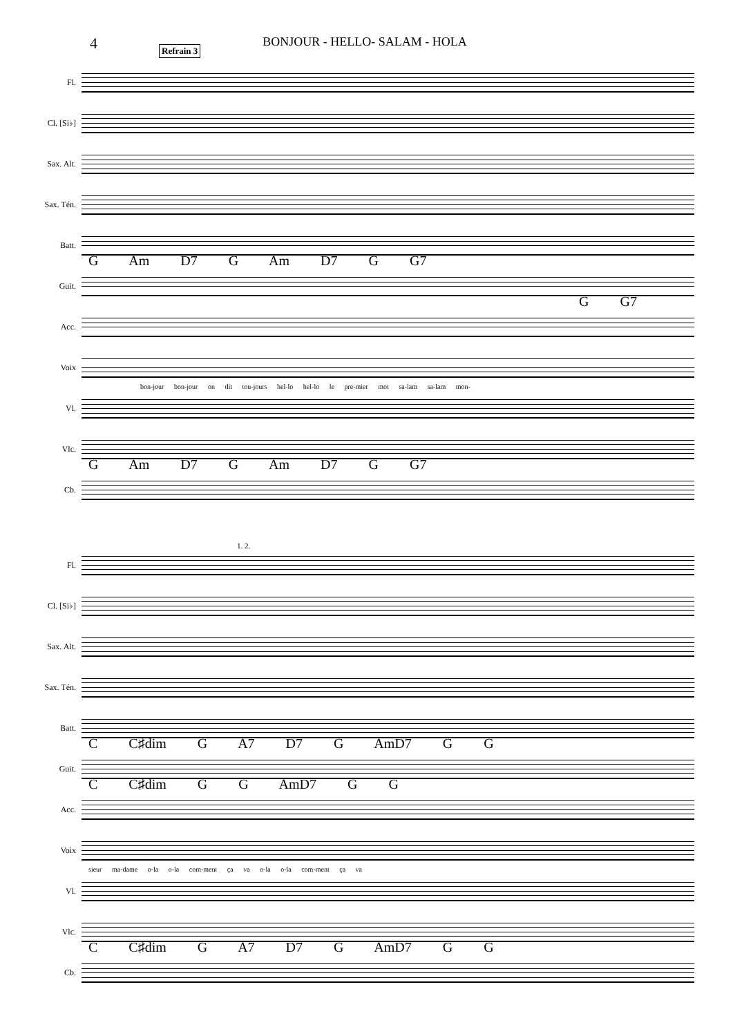4
Refrain 3
BONJOUR - HELLO- SALAM - HOLA
Fl.
Cl. [Si♭]
Sax. Alt.
Sax. Tén.
Batt.
Guit.
G Am D7 G Am D7 G G7
Acc.
G G7
Voix
bon-jour bon-jour on dit tou-jours hel-lo hel-lo le pre-mier mot sa-lam sa-lam mon-
Vl.
Vlc.
Cb.
G Am D7 G Am D7 G G7
Fl.
1. 2.
Cl. [Si♭]
Sax. Alt.
Sax. Tén.
Batt.
Guit.
C C♯dim G A7 D7 G AmD7 G G
Acc.
C C♯dim G G AmD7 G G
Voix
sieur ma-dame o-la o-la com-ment ça va o-la o-la com-ment ça va
Vl.
Vlc.
Cb.
C C♯dim G A7 D7 G AmD7 G G